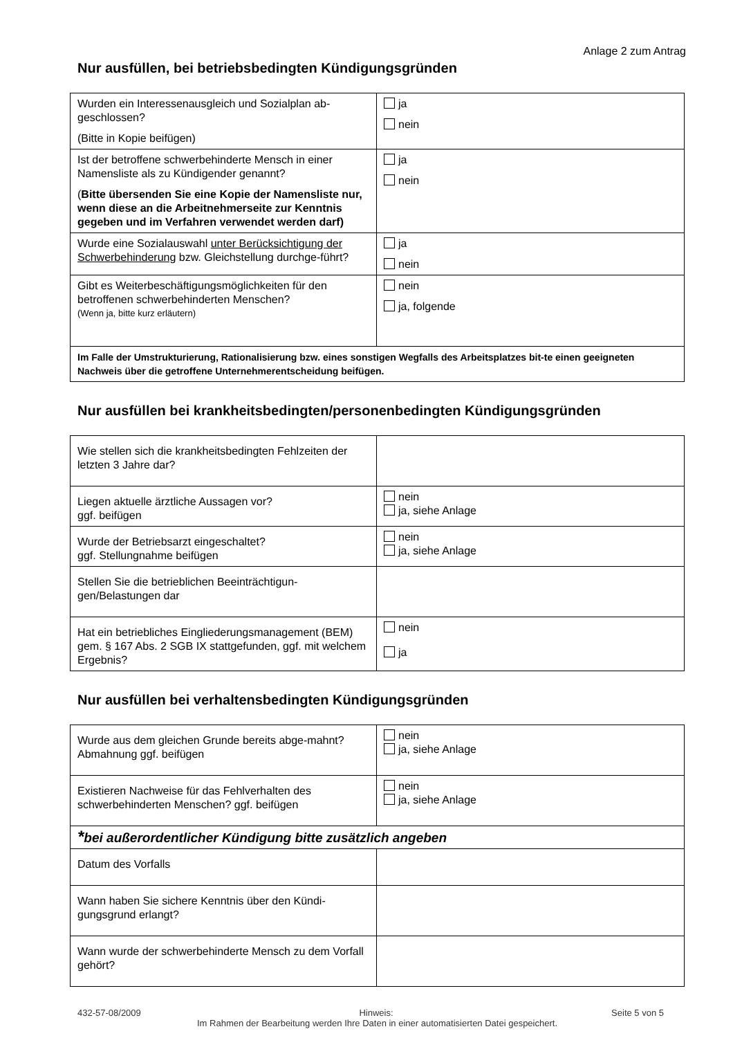Anlage 2 zum Antrag
Nur ausfüllen, bei betriebsbedingten Kündigungsgründen
| Wurden ein Interessenausgleich und Sozialplan ab-geschlossen? (Bitte in Kopie beifügen) | ja nein |
| Ist der betroffene schwerbehinderte Mensch in einer Namensliste als zu Kündigender genannt? ( Bitte übersenden Sie eine Kopie der Namensliste nur, wenn diese an die Arbeitnehmerseite zur Kenntnis gegeben und im Verfahren verwendet werden darf) | ja nein |
| Wurde eine Sozialauswahl unter Berücksichtigung der Schwerbehinderung bzw. Gleichstellung durchge-führt? | ja nein |
| Gibt es Weiterbeschäftigungsmöglichkeiten für den betroffenen schwerbehinderten Menschen? (Wenn ja, bitte kurz erläutern) | nein ja, folgende |
| Im Falle der Umstrukturierung, Rationalisierung bzw. eines sonstigen Wegfalls des Arbeitsplatzes bit-te einen geeigneten Nachweis über die getroffene Unternehmerentscheidung beifügen. | |
Nur ausfüllen bei krankheitsbedingten/personenbedingten Kündigungsgründen
| Wie stellen sich die krankheitsbedingten Fehlzeiten der letzten 3 Jahre dar? | |
| Liegen aktuelle ärztliche Aussagen vor? ggf. beifügen | nein ja, siehe Anlage |
| Wurde der Betriebsarzt eingeschaltet? ggf. Stellungnahme beifügen | nein ja, siehe Anlage |
| Stellen Sie die betrieblichen Beeinträchtigun-gen/Belastungen dar | |
| Hat ein betriebliches Eingliederungsmanagement (BEM) gem. § 167 Abs. 2 SGB IX stattgefunden, ggf. mit welchem Ergebnis? | nein ja |
Nur ausfüllen bei verhaltensbedingten Kündigungsgründen
| Wurde aus dem gleichen Grunde bereits abge-mahnt? Abmahnung ggf. beifügen | nein ja, siehe Anlage |
| Existieren Nachweise für das Fehlverhalten des schwerbehinderten Menschen? ggf. beifügen | nein ja, siehe Anlage |
| * bei außerordentlicher Kündigung bitte zusätzlich angeben | |
| Datum des Vorfalls | |
| Wann haben Sie sichere Kenntnis über den Kündi-gungsgrund erlangt? | |
| Wann wurde der schwerbehinderte Mensch zu dem Vorfall gehört? | |
432-57-08/2009 Hinweis: Seite 5 von 5
Im Rahmen der Bearbeitung werden Ihre Daten in einer automatisierten Datei gespeichert.